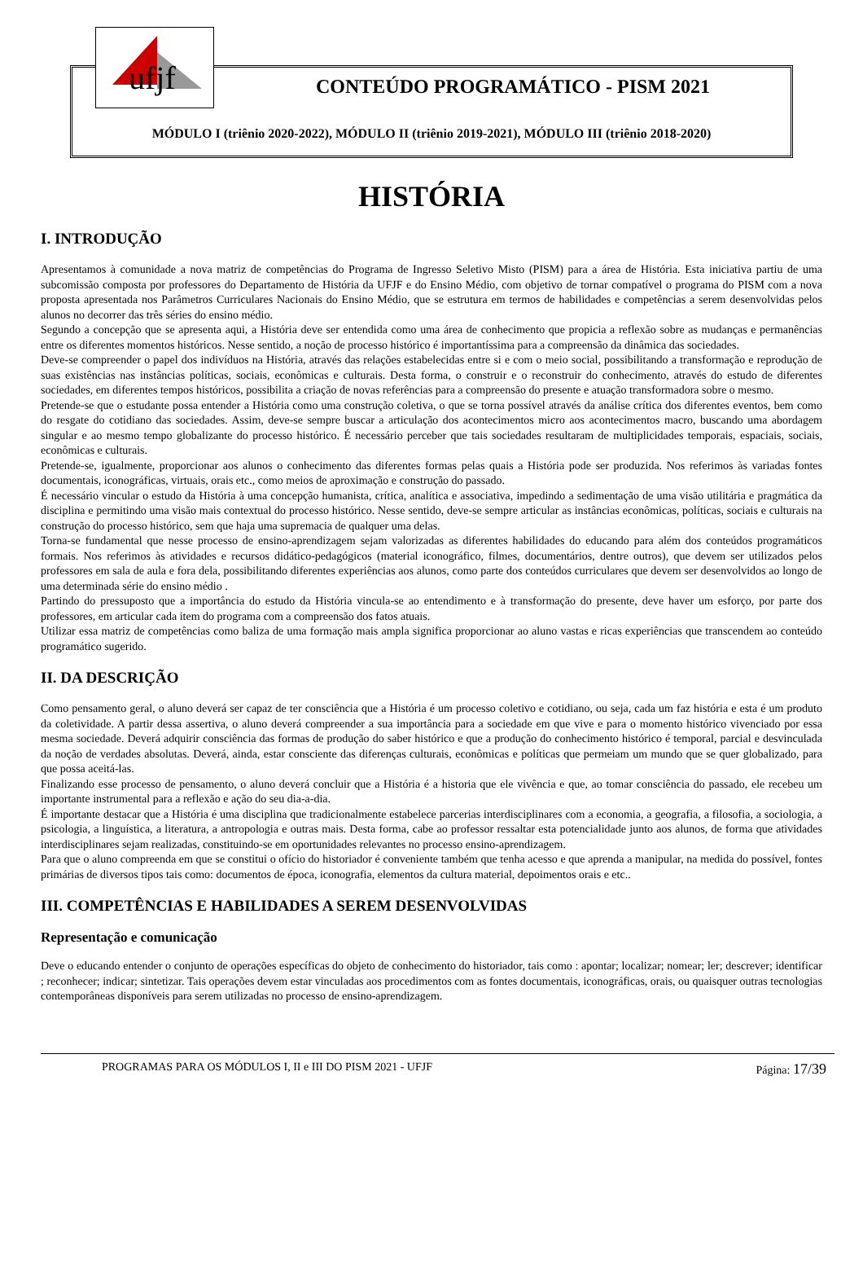ufjf
CONTEÚDO PROGRAMÁTICO - PISM 2021
MÓDULO I (triênio 2020-2022), MÓDULO II (triênio 2019-2021), MÓDULO III (triênio 2018-2020)
HISTÓRIA
I. INTRODUÇÃO
Apresentamos à comunidade a nova matriz de competências do Programa de Ingresso Seletivo Misto (PISM) para a área de História. Esta iniciativa partiu de uma subcomissão composta por professores do Departamento de História da UFJF e do Ensino Médio, com objetivo de tornar compatível o programa do PISM com a nova proposta apresentada nos Parâmetros Curriculares Nacionais do Ensino Médio, que se estrutura em termos de habilidades e competências a serem desenvolvidas pelos alunos no decorrer das três séries do ensino médio.
Segundo a concepção que se apresenta aqui, a História deve ser entendida como uma área de conhecimento que propicia a reflexão sobre as mudanças e permanências entre os diferentes momentos históricos. Nesse sentido, a noção de processo histórico é importantíssima para a compreensão da dinâmica das sociedades.
Deve-se compreender o papel dos indivíduos na História, através das relações estabelecidas entre si e com o meio social, possibilitando a transformação e reprodução de suas existências nas instâncias políticas, sociais, econômicas e culturais. Desta forma, o construir e o reconstruir do conhecimento, através do estudo de diferentes sociedades, em diferentes tempos históricos, possibilita a criação de novas referências para a compreensão do presente e atuação transformadora sobre o mesmo.
Pretende-se que o estudante possa entender a História como uma construção coletiva, o que se torna possível através da análise crítica dos diferentes eventos, bem como do resgate do cotidiano das sociedades. Assim, deve-se sempre buscar a articulação dos acontecimentos micro aos acontecimentos macro, buscando uma abordagem singular e ao mesmo tempo globalizante do processo histórico. É necessário perceber que tais sociedades resultaram de multiplicidades temporais, espaciais, sociais, econômicas e culturais.
Pretende-se, igualmente, proporcionar aos alunos o conhecimento das diferentes formas pelas quais a História pode ser produzida. Nos referimos às variadas fontes documentais, iconográficas, virtuais, orais etc., como meios de aproximação e construção do passado.
É necessário vincular o estudo da História à uma concepção humanista, crítica, analítica e associativa, impedindo a sedimentação de uma visão utilitária e pragmática da disciplina e permitindo uma visão mais contextual do processo histórico. Nesse sentido, deve-se sempre articular as instâncias econômicas, políticas, sociais e culturais na construção do processo histórico, sem que haja uma supremacia de qualquer uma delas.
Torna-se fundamental que nesse processo de ensino-aprendizagem sejam valorizadas as diferentes habilidades do educando para além dos conteúdos programáticos formais. Nos referimos às atividades e recursos didático-pedagógicos (material iconográfico, filmes, documentários, dentre outros), que devem ser utilizados pelos professores em sala de aula e fora dela, possibilitando diferentes experiências aos alunos, como parte dos conteúdos curriculares que devem ser desenvolvidos ao longo de uma determinada série do ensino médio .
Partindo do pressuposto que a importância do estudo da História vincula-se ao entendimento e à transformação do presente, deve haver um esforço, por parte dos professores, em articular cada item do programa com a compreensão dos fatos atuais.
Utilizar essa matriz de competências como baliza de uma formação mais ampla significa proporcionar ao aluno vastas e ricas experiências que transcendem ao conteúdo programático sugerido.
II. DA DESCRIÇÃO
Como pensamento geral, o aluno deverá ser capaz de ter consciência que a História é um processo coletivo e cotidiano, ou seja, cada um faz história e esta é um produto da coletividade. A partir dessa assertiva, o aluno deverá compreender a sua importância para a sociedade em que vive e para o momento histórico vivenciado por essa mesma sociedade. Deverá adquirir consciência das formas de produção do saber histórico e que a produção do conhecimento histórico é temporal, parcial e desvinculada da noção de verdades absolutas. Deverá, ainda, estar consciente das diferenças culturais, econômicas e políticas que permeiam um mundo que se quer globalizado, para que possa aceitá-las.
Finalizando esse processo de pensamento, o aluno deverá concluir que a História é a historia que ele vivência e que, ao tomar consciência do passado, ele recebeu um importante instrumental para a reflexão e ação do seu dia-a-dia.
É importante destacar que a História é uma disciplina que tradicionalmente estabelece parcerias interdisciplinares com a economia, a geografia, a filosofia, a sociologia, a psicologia, a linguística, a literatura, a antropologia e outras mais. Desta forma, cabe ao professor ressaltar esta potencialidade junto aos alunos, de forma que atividades interdisciplinares sejam realizadas, constituindo-se em oportunidades relevantes no processo ensino-aprendizagem.
Para que o aluno compreenda em que se constitui o ofício do historiador é conveniente também que tenha acesso e que aprenda a manipular, na medida do possível, fontes primárias de diversos tipos tais como: documentos de época, iconografia, elementos da cultura material, depoimentos orais e etc..
III. COMPETÊNCIAS E HABILIDADES A SEREM DESENVOLVIDAS
Representação e comunicação
Deve o educando entender o conjunto de operações específicas do objeto de conhecimento do historiador, tais como : apontar; localizar; nomear; ler; descrever; identificar ; reconhecer; indicar; sintetizar. Tais operações devem estar vinculadas aos procedimentos com as fontes documentais, iconográficas, orais, ou quaisquer outras tecnologias contemporâneas disponíveis para serem utilizadas no processo de ensino-aprendizagem.
PROGRAMAS PARA OS MÓDULOS I, II e III DO PISM 2021 - UFJF Página: 17/39